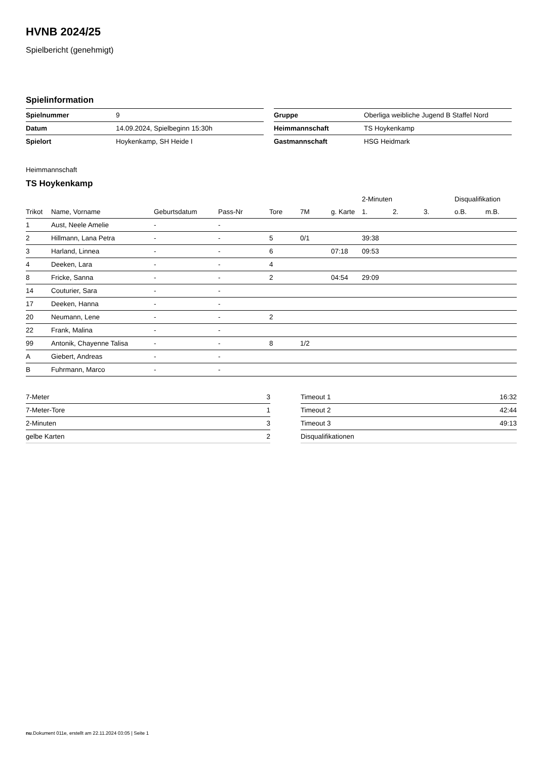HVNB 2024/25
Spielbericht (genehmigt)
Spielinformation
| Spielnummer | 9 |
| Datum | 14.09.2024, Spielbeginn 15:30h |
| Spielort | Hoykenkamp, SH Heide I |
| Gruppe | Oberliga weibliche Jugend B Staffel Nord |
| Heimmannschaft | TS Hoykenkamp |
| Gastmannschaft | HSG Heidmark |
Heimmannschaft
TS Hoykenkamp
| | | | | | | | 2-Minuten | | | Disqualifikation | |
| --- | --- | --- | --- | --- | --- | --- | --- | --- | --- | --- | --- |
| Trikot | Name, Vorname | Geburtsdatum | Pass-Nr | Tore | 7M | g. Karte | 1. | 2. | 3. | o.B. | m.B. |
| 1 | Aust, Neele Amelie | - | - | | | | | | | | |
| 2 | Hillmann, Lana Petra | - | - | 5 | 0/1 | | 39:38 | | | | |
| 3 | Harland, Linnea | - | - | 6 | | 07:18 | 09:53 | | | | |
| 4 | Deeken, Lara | - | - | 4 | | | | | | | |
| 8 | Fricke, Sanna | - | - | 2 | | 04:54 | 29:09 | | | | |
| 14 | Couturier, Sara | - | - | | | | | | | | |
| 17 | Deeken, Hanna | - | - | | | | | | | | |
| 20 | Neumann, Lene | - | - | 2 | | | | | | | |
| 22 | Frank, Malina | - | - | | | | | | | | |
| 99 | Antonik, Chayenne Talisa | - | - | 8 | 1/2 | | | | | | |
| A | Giebert, Andreas | - | - | | | | | | | | |
| B | Fuhrmann, Marco | - | - | | | | | | | | |
| 7-Meter | 3 |
| 7-Meter-Tore | 1 |
| 2-Minuten | 3 |
| gelbe Karten | 2 |
| Timeout 1 | 16:32 |
| Timeout 2 | 42:44 |
| Timeout 3 | 49:13 |
| Disqualifikationen | |
nu.Dokument 011e, erstellt am 22.11.2024 03:05 | Seite 1